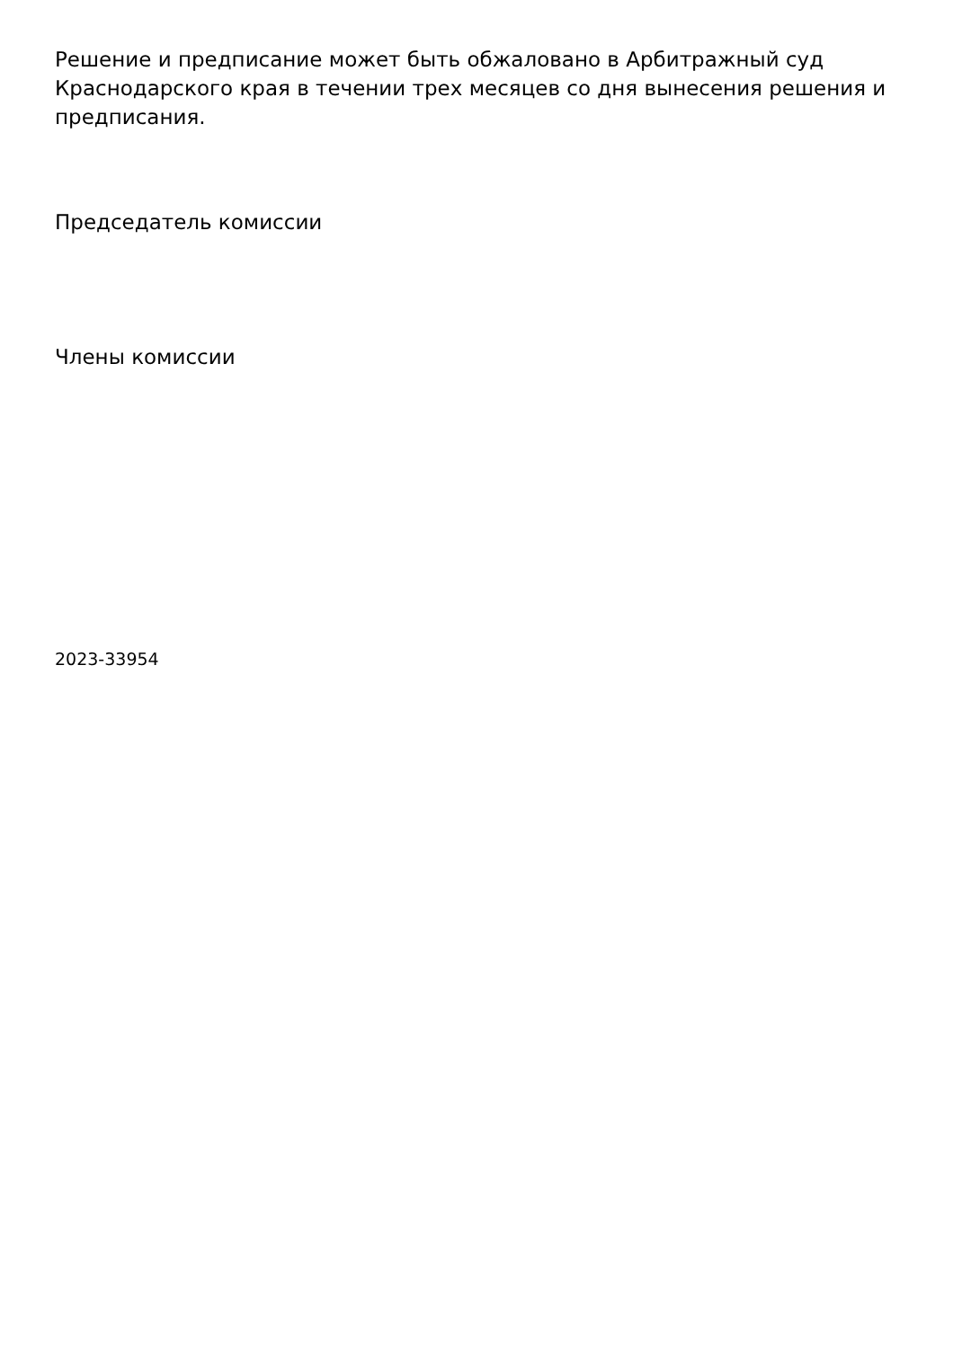Решение и предписание может быть обжаловано в Арбитражный суд Краснодарского края в течении трех месяцев со дня вынесения решения и предписания.
Председатель комиссии
Члены комиссии
2023-33954